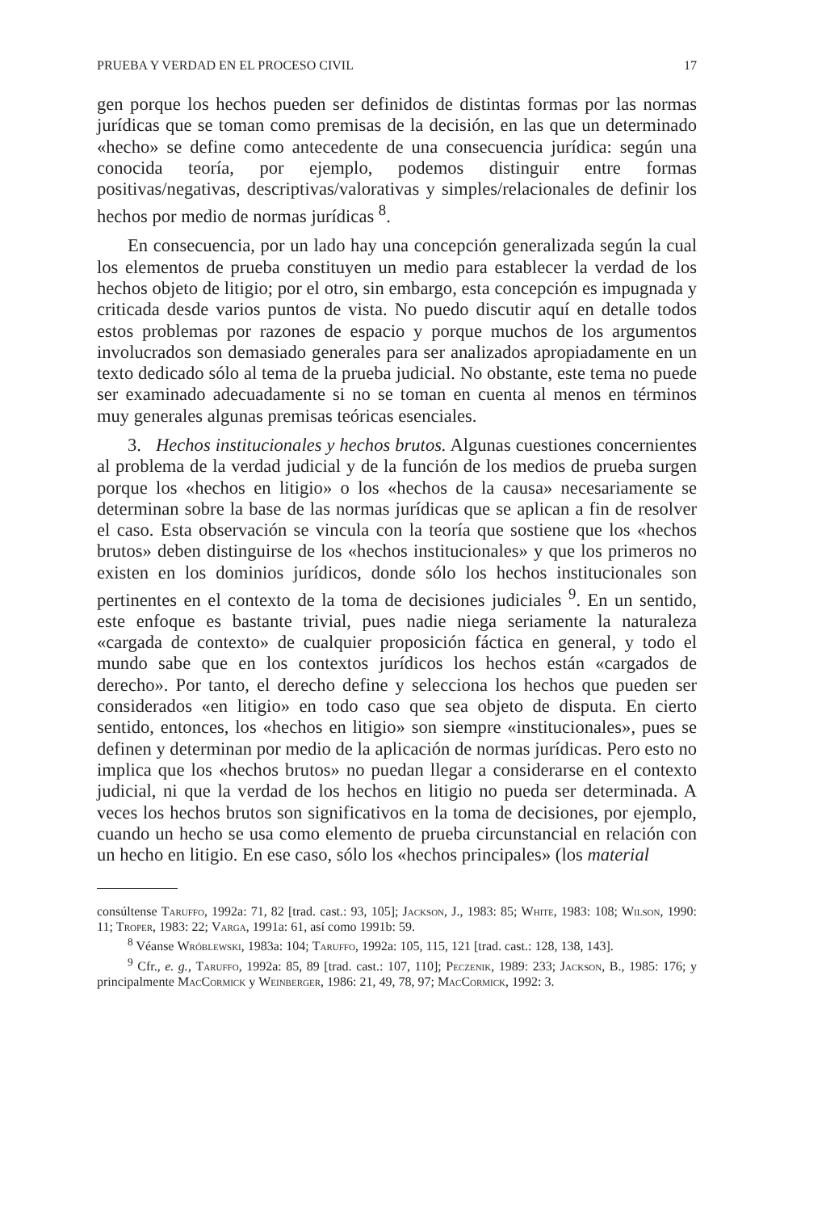PRUEBA Y VERDAD EN EL PROCESO CIVIL 17
gen porque los hechos pueden ser definidos de distintas formas por las normas jurídicas que se toman como premisas de la decisión, en las que un determinado «hecho» se define como antecedente de una consecuencia jurídica: según una conocida teoría, por ejemplo, podemos distinguir entre formas positivas/negativas, descriptivas/valorativas y simples/relacionales de definir los hechos por medio de normas jurídicas <sup>8</sup>.
En consecuencia, por un lado hay una concepción generalizada según la cual los elementos de prueba constituyen un medio para establecer la verdad de los hechos objeto de litigio; por el otro, sin embargo, esta concepción es impugnada y criticada desde varios puntos de vista. No puedo discutir aquí en detalle todos estos problemas por razones de espacio y porque muchos de los argumentos involucrados son demasiado generales para ser analizados apropiadamente en un texto dedicado sólo al tema de la prueba judicial. No obstante, este tema no puede ser examinado adecuadamente si no se toman en cuenta al menos en términos muy generales algunas premisas teóricas esenciales.
3. Hechos institucionales y hechos brutos. Algunas cuestiones concernientes al problema de la verdad judicial y de la función de los medios de prueba surgen porque los «hechos en litigio» o los «hechos de la causa» necesariamente se determinan sobre la base de las normas jurídicas que se aplican a fin de resolver el caso. Esta observación se vincula con la teoría que sostiene que los «hechos brutos» deben distinguirse de los «hechos institucionales» y que los primeros no existen en los dominios jurídicos, donde sólo los hechos institucionales son pertinentes en el contexto de la toma de decisiones judiciales <sup>9</sup>. En un sentido, este enfoque es bastante trivial, pues nadie niega seriamente la naturaleza «cargada de contexto» de cualquier proposición fáctica en general, y todo el mundo sabe que en los contextos jurídicos los hechos están «cargados de derecho». Por tanto, el derecho define y selecciona los hechos que pueden ser considerados «en litigio» en todo caso que sea objeto de disputa. En cierto sentido, entonces, los «hechos en litigio» son siempre «institucionales», pues se definen y determinan por medio de la aplicación de normas jurídicas. Pero esto no implica que los «hechos brutos» no puedan llegar a considerarse en el contexto judicial, ni que la verdad de los hechos en litigio no pueda ser determinada. A veces los hechos brutos son significativos en la toma de decisiones, por ejemplo, cuando un hecho se usa como elemento de prueba circunstancial en relación con un hecho en litigio. En ese caso, sólo los «hechos principales» (los material
consúltense Taruffo, 1992a: 71, 82 [trad. cast.: 93, 105]; Jackson, J., 1983: 85; White, 1983: 108; Wilson, 1990: 11; Troper, 1983: 22; Varga, 1991a: 61, así como 1991b: 59.
<sup>8</sup> Véanse Wróblewski, 1983a: 104; Taruffo, 1992a: 105, 115, 121 [trad. cast.: 128, 138, 143].
<sup>9</sup> Cfr., e. g., Taruffo, 1992a: 85, 89 [trad. cast.: 107, 110]; Peczenik, 1989: 233; Jackson, B., 1985: 176; y principalmente MacCormick y Weinberger, 1986: 21, 49, 78, 97; MacCormick, 1992: 3.